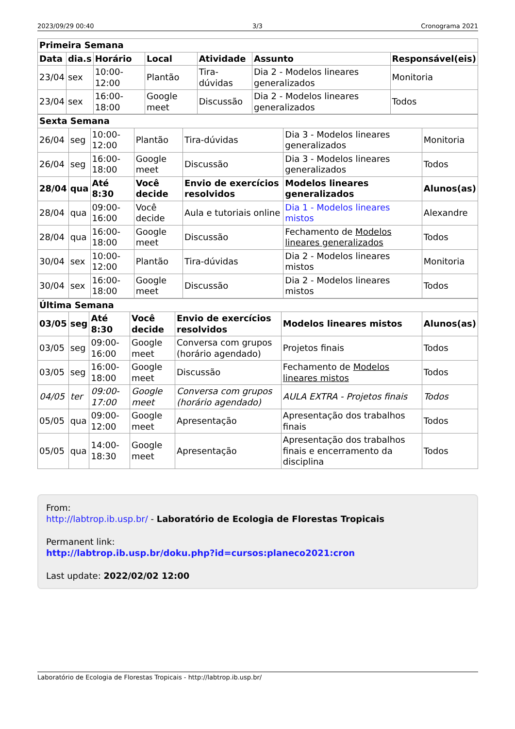2023/09/29 00:40 3/3 Cronograma 2021
| Primeira Semana | | | | | | |
| --- | --- | --- | --- | --- | --- | --- |
| Data | dia.s | Horário | Local | Atividade | Assunto | Responsável(eis) |
| 23/04 | sex | 10:00-12:00 | Plantão | Tira-dúvidas | Dia 2 - Modelos lineares generalizados | Monitoria |
| 23/04 | sex | 16:00-18:00 | Google meet | Discussão | Dia 2 - Modelos lineares generalizados | Todos |
| Sexta Semana | | | | | | |
| --- | --- | --- | --- | --- | --- | --- |
| 26/04 | seg | 10:00-12:00 | Plantão | Tira-dúvidas | Dia 3 - Modelos lineares generalizados | Monitoria |
| 26/04 | seg | 16:00-18:00 | Google meet | Discussão | Dia 3 - Modelos lineares generalizados | Todos |
| 28/04 | qua | Até 8:30 | Você decide | Envio de exercícios resolvidos | Modelos lineares generalizados | Alunos(as) |
| 28/04 | qua | 09:00-16:00 | Você decide | Aula e tutoriais online | Dia 1 - Modelos lineares mistos | Alexandre |
| 28/04 | qua | 16:00-18:00 | Google meet | Discussão | Fechamento de Modelos lineares generalizados | Todos |
| 30/04 | sex | 10:00-12:00 | Plantão | Tira-dúvidas | Dia 2 - Modelos lineares mistos | Monitoria |
| 30/04 | sex | 16:00-18:00 | Google meet | Discussão | Dia 2 - Modelos lineares mistos | Todos |
| Última Semana | | | | | | |
| --- | --- | --- | --- | --- | --- | --- |
| 03/05 | seg | Até 8:30 | Você decide | Envio de exercícios resolvidos | Modelos lineares mistos | Alunos(as) |
| 03/05 | seg | 09:00-16:00 | Google meet | Conversa com grupos (horário agendado) | Projetos finais | Todos |
| 03/05 | seg | 16:00-18:00 | Google meet | Discussão | Fechamento de Modelos lineares mistos | Todos |
| 04/05 | ter | 09:00-17:00 | Google meet | Conversa com grupos (horário agendado) | AULA EXTRA - Projetos finais | Todos |
| 05/05 | qua | 09:00-12:00 | Google meet | Apresentação | Apresentação dos trabalhos finais | Todos |
| 05/05 | qua | 14:00-18:30 | Google meet | Apresentação | Apresentação dos trabalhos finais e encerramento da disciplina | Todos |
From:
http://labtrop.ib.usp.br/ - Laboratório de Ecologia de Florestas Tropicais
Permanent link:
http://labtrop.ib.usp.br/doku.php?id=cursos:planeco2021:cron
Last update: 2022/02/02 12:00
Laboratório de Ecologia de Florestas Tropicais - http://labtrop.ib.usp.br/